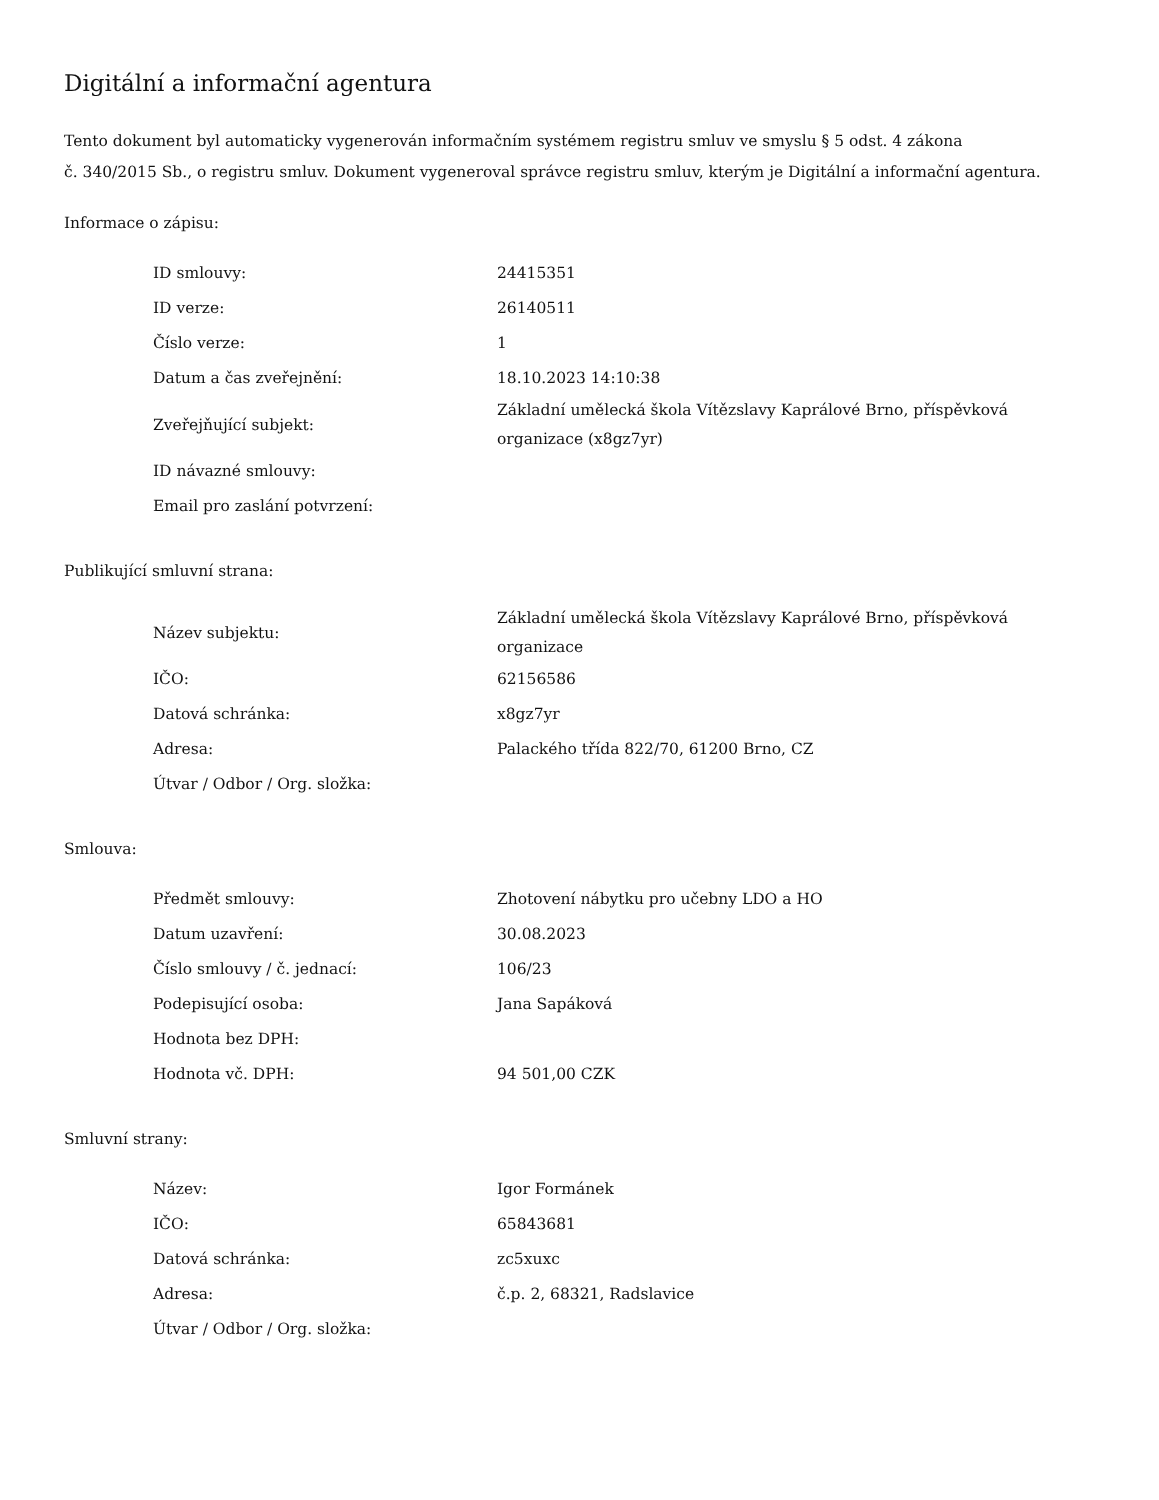Digitální a informační agentura
Tento dokument byl automaticky vygenerován informačním systémem registru smluv ve smyslu § 5 odst. 4 zákona
č. 340/2015 Sb., o registru smluv. Dokument vygeneroval správce registru smluv, kterým je Digitální a informační agentura.
Informace o zápisu:
| ID smlouvy: | 24415351 |
| ID verze: | 26140511 |
| Číslo verze: | 1 |
| Datum a čas zveřejnění: | 18.10.2023 14:10:38 |
| Zveřejňující subjekt: | Základní umělecká škola Vítězslavy Kaprálové Brno, příspěvková organizace (x8gz7yr) |
| ID návazné smlouvy: | |
| Email pro zaslání potvrzení: | |
Publikující smluvní strana:
| Název subjektu: | Základní umělecká škola Vítězslavy Kaprálové Brno, příspěvková organizace |
| IČO: | 62156586 |
| Datová schránka: | x8gz7yr |
| Adresa: | Palackého třída 822/70, 61200 Brno, CZ |
| Útvar / Odbor / Org. složka: | |
Smlouva:
| Předmět smlouvy: | Zhotovení nábytku pro učebny LDO a HO |
| Datum uzavření: | 30.08.2023 |
| Číslo smlouvy / č. jednací: | 106/23 |
| Podepisující osoba: | Jana Sapáková |
| Hodnota bez DPH: | |
| Hodnota vč. DPH: | 94 501,00 CZK |
Smluvní strany:
| Název: | Igor Formánek |
| IČO: | 65843681 |
| Datová schránka: | zc5xuxc |
| Adresa: | č.p. 2, 68321, Radslavice |
| Útvar / Odbor / Org. složka: | |